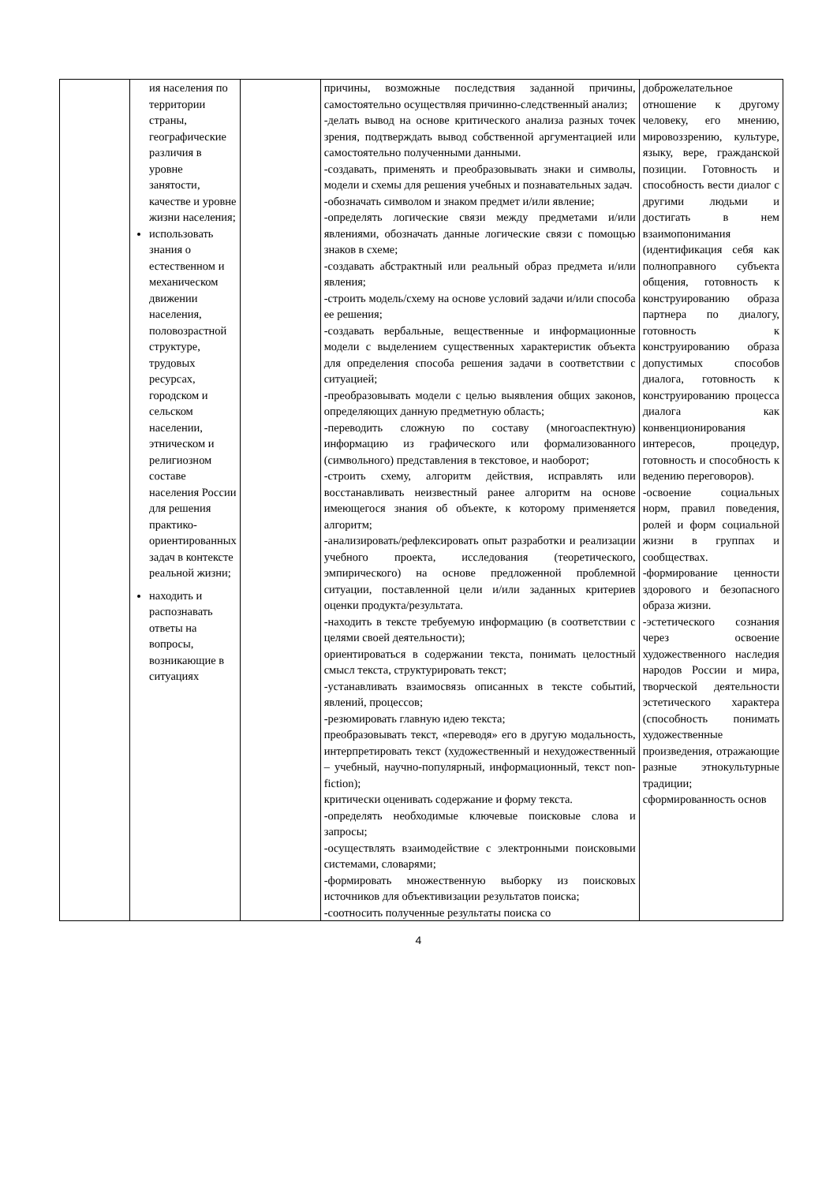| | ия населения по территории страны, географические различия в уровне занятости, качестве и уровне жизни населения; использовать знания о естественном и механическом движении населения, половозрастной структуре, трудовых ресурсах, городском и сельском населении, этническом и религиозном составе населения России для решения практико-ориентированных задач в контексте реальной жизни; находить и распознавать ответы на вопросы, возникающие в ситуациях | | причины, возможные последствия заданной причины, самостоятельно осуществляя причинно-следственный анализ; -делать вывод на основе критического анализа разных точек зрения, подтверждать вывод собственной аргументацией или самостоятельно полученными данными. -создавать, применять и преобразовывать знаки и символы, модели и схемы для решения учебных и познавательных задач. -обозначать символом и знаком предмет и/или явление; -определять логические связи между предметами и/или явлениями, обозначать данные логические связи с помощью знаков в схеме; -создавать абстрактный или реальный образ предмета и/или явления; -строить модель/схему на основе условий задачи и/или способа ее решения; -создавать вербальные, вещественные и информационные модели с выделением существенных характеристик объекта для определения способа решения задачи в соответствии с ситуацией; -преобразовывать модели с целью выявления общих законов, определяющих данную предметную область; -переводить сложную по составу (многоаспектную) информацию из графического или формализованного (символьного) представления в текстовое, и наоборот; -строить схему, алгоритм действия, исправлять или восстанавливать неизвестный ранее алгоритм на основе имеющегося знания об объекте, к которому применяется алгоритм; -анализировать/рефлексировать опыт разработки и реализации учебного проекта, исследования (теоретического, эмпирического) на основе предложенной проблемной ситуации, поставленной цели и/или заданных критериев оценки продукта/результата. -находить в тексте требуемую информацию (в соответствии с целями своей деятельности); ориентироваться в содержании текста, понимать целостный смысл текста, структурировать текст; -устанавливать взаимосвязь описанных в тексте событий, явлений, процессов; -резюмировать главную идею текста; преобразовывать текст, «переводя» его в другую модальность, интерпретировать текст (художественный и нехудожественный – учебный, научно-популярный, информационный, текст non-fiction); критически оценивать содержание и форму текста. -определять необходимые ключевые поисковые слова и запросы; -осуществлять взаимодействие с электронными поисковыми системами, словарями; -формировать множественную выборку из поисковых источников для объективизации результатов поиска; -соотносить полученные результаты поиска со | доброжелательное отношение к другому человеку, его мнению, мировоззрению, культуре, языку, вере, гражданской позиции. Готовность и способность вести диалог с другими людьми и достигать в нем взаимопонимания (идентификация себя как полноправного субъекта общения, готовность к конструированию образа партнера по диалогу, готовность к конструированию образа допустимых способов диалога, готовность к конструированию процесса диалога как конвенционирования интересов, процедур, готовность и способность к ведению переговоров). -освоение социальных норм, правил поведения, ролей и форм социальной жизни в группах и сообществах. -формирование ценности здорового и безопасного образа жизни. -эстетического сознания через освоение художественного наследия народов России и мира, творческой деятельности эстетического характера (способность понимать художественные произведения, отражающие разные этнокультурные традиции; сформированность основ |
4